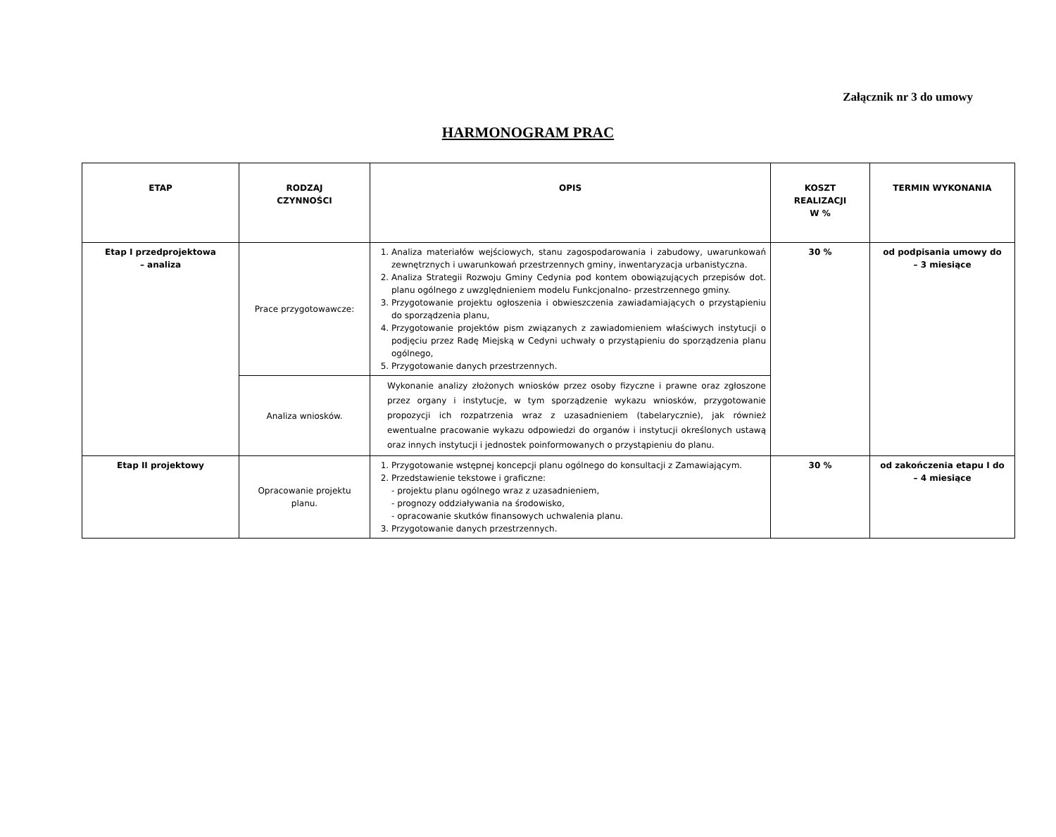Załącznik nr 3 do umowy
HARMONOGRAM PRAC
| ETAP | RODZAJ CZYNNOŚCI | OPIS | KOSZT REALIZACJI W % | TERMIN WYKONANIA |
| --- | --- | --- | --- | --- |
| Etap I przedprojektowa – analiza | Prace przygotowawcze: | 1. Analiza materiałów wejściowych, stanu zagospodarowania i zabudowy, uwarunkowań zewnętrznych i uwarunkowań przestrzennych gminy, inwentaryzacja urbanistyczna. 2. Analiza Strategii Rozwoju Gminy Cedynia pod kontem obowiązujących przepisów dot. planu ogólnego z uwzględnieniem modelu Funkcjonalno- przestrzennego gminy. 3. Przygotowanie projektu ogłoszenia i obwieszczenia zawiadamiających o przystąpieniu do sporządzenia planu, 4. Przygotowanie projektów pism związanych z zawiadomieniem właściwych instytucji o podjęciu przez Radę Miejską w Cedyni uchwały o przystąpieniu do sporządzenia planu ogólnego, 5. Przygotowanie danych przestrzennych. | 30 % | od podpisania umowy do – 3 miesiące |
| | Analiza wniosków. | Wykonanie analizy złożonych wniosków przez osoby fizyczne i prawne oraz zgłoszone przez organy i instytucje, w tym sporządzenie wykazu wniosków, przygotowanie propozycji ich rozpatrzenia wraz z uzasadnieniem (tabelarycznie), jak również ewentualne pracowanie wykazu odpowiedzi do organów i instytucji określonych ustawą oraz innych instytucji i jednostek poinformowanych o przystąpieniu do planu. | | |
| Etap II projektowy | Opracowanie projektu planu. | 1. Przygotowanie wstępnej koncepcji planu ogólnego do konsultacji z Zamawiającym. 2. Przedstawienie tekstowe i graficzne: - projektu planu ogólnego wraz z uzasadnieniem, - prognozy oddziaływania na środowisko, - opracowanie skutków finansowych uchwalenia planu. 3. Przygotowanie danych przestrzennych. | 30 % | od zakończenia etapu I do – 4 miesiące |